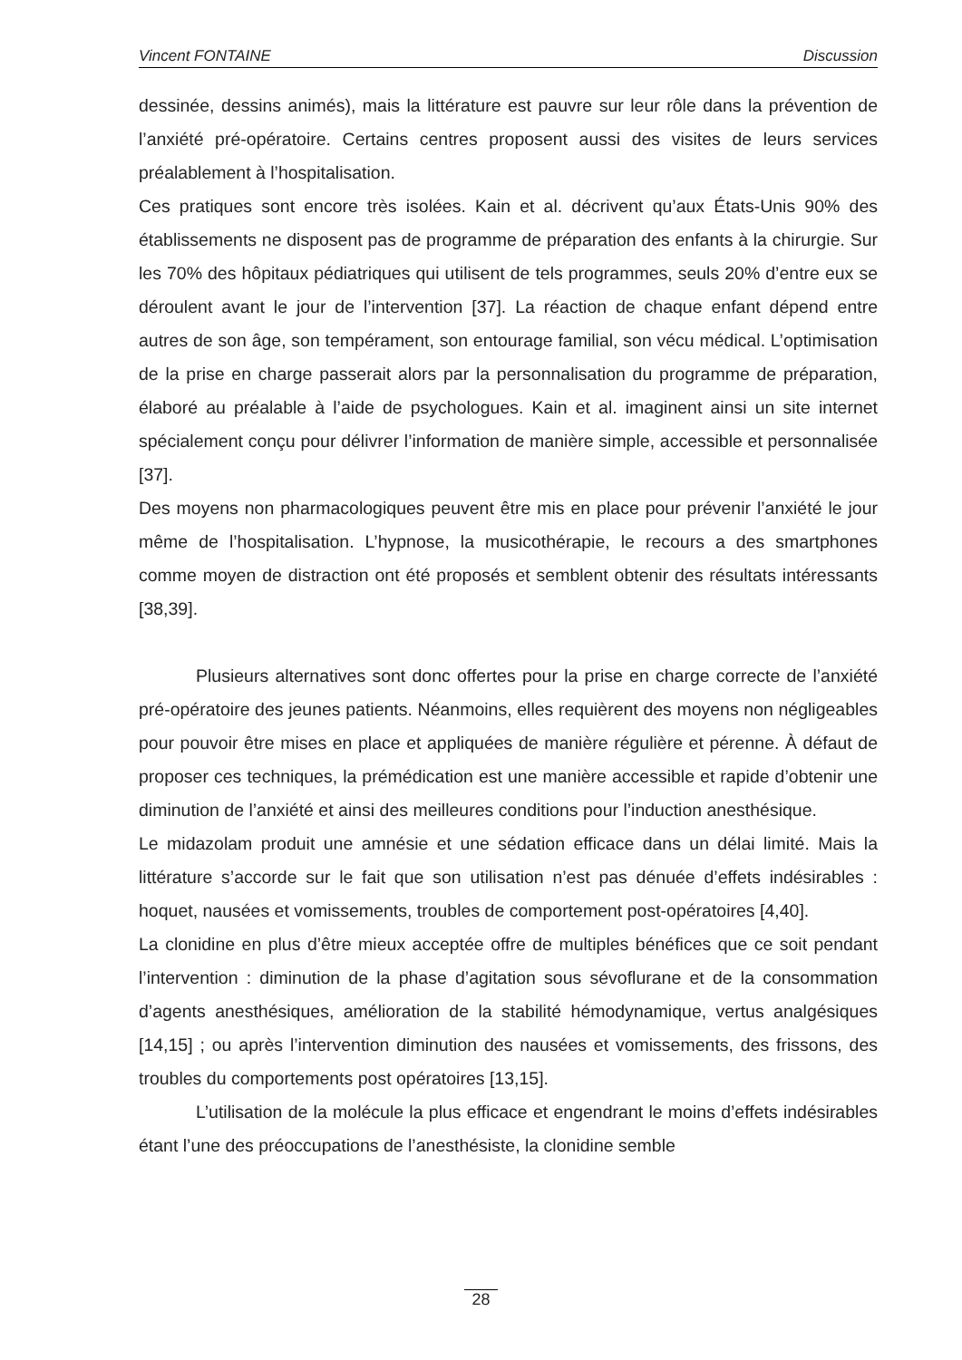Vincent FONTAINE Discussion
dessinée, dessins animés), mais la littérature est pauvre sur leur rôle dans la prévention de l’anxiété pré-opératoire. Certains centres proposent aussi des visites de leurs services préalablement à l’hospitalisation.
Ces pratiques sont encore très isolées. Kain et al. décrivent qu’aux États-Unis 90% des établissements ne disposent pas de programme de préparation des enfants à la chirurgie. Sur les 70% des hôpitaux pédiatriques qui utilisent de tels programmes, seuls 20% d’entre eux se déroulent avant le jour de l’intervention [37]. La réaction de chaque enfant dépend entre autres de son âge, son tempérament, son entourage familial, son vécu médical. L’optimisation de la prise en charge passerait alors par la personnalisation du programme de préparation, élaboré au préalable à l’aide de psychologues. Kain et al. imaginent ainsi un site internet spécialement conçu pour délivrer l’information de manière simple, accessible et personnalisée [37].
Des moyens non pharmacologiques peuvent être mis en place pour prévenir l’anxiété le jour même de l’hospitalisation. L’hypnose, la musicothérapie, le recours a des smartphones comme moyen de distraction ont été proposés et semblent obtenir des résultats intéressants [38,39].
Plusieurs alternatives sont donc offertes pour la prise en charge correcte de l’anxiété pré-opératoire des jeunes patients. Néanmoins, elles requièrent des moyens non négligeables pour pouvoir être mises en place et appliquées de manière régulière et pérenne. À défaut de proposer ces techniques, la prémédication est une manière accessible et rapide d’obtenir une diminution de l’anxiété et ainsi des meilleures conditions pour l’induction anesthésique.
Le midazolam produit une amnésie et une sédation efficace dans un délai limité. Mais la littérature s’accorde sur le fait que son utilisation n’est pas dénuée d’effets indésirables : hoquet, nausées et vomissements, troubles de comportement post-opératoires [4,40].
La clonidine en plus d’être mieux acceptée offre de multiples bénéfices que ce soit pendant l’intervention : diminution de la phase d’agitation sous sévoflurane et de la consommation d’agents anesthésiques, amélioration de la stabilité hémodynamique, vertus analgésiques [14,15] ; ou après l’intervention diminution des nausées et vomissements, des frissons, des troubles du comportements post opératoires [13,15].
L’utilisation de la molécule la plus efficace et engendrant le moins d’effets indésirables étant l’une des préoccupations de l’anesthésiste, la clonidine semble
28